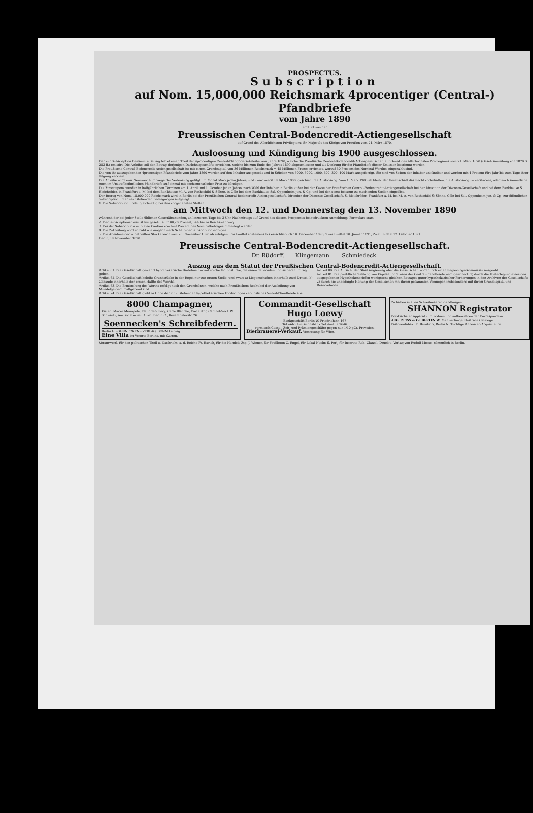PROSPECTUS.
Subscription
auf Nom. 15,000,000 Reichsmark 4procentiger (Central-) Pfandbriefe
vom Jahre 1890
emittirt von der
Preussischen Central-Bodencredit-Actiengesellschaft
auf Grund des Allerhöchsten Privilegiums Sr. Majestät des Königs von Preußen vom 21. März 1870.
Ausloosung und Kündigung bis 1900 ausgeschlossen.
Der zur Subscription bestimmte Betrag bildet einen Theil der 4procentigen Central-Pfandbriefs-Anleihe vom Jahre 1890, welche die Preußische Central-Bodencredit-Actiengesellschaft auf Grund des Allerhöchsten Privilegiums vom 21. März 1870 (Gesetzsammlung von 1870 S. 253 ff.) emittirt. Die Anleihe soll den Betrag derjenigen Darlehnsgeschäfte erreichen, welche bis zum Ende des Jahres 1899 abgeschlossen und als Deckung für die Pfandbriefe dieser Emission bestimmt werden.
Die Preußische Central-Bodencredit-Actiengesellschaft ist mit einem Grundcapital von 36 Millionen Reichsmark = 45 Millionen Francs errichtet, worauf 50 Procent des Nominal-Werthes eingezahlt sind.
Die von ihr auszugebenden 4procentigen Pfandbriefe vom Jahre 1890 werden auf den Inhaber ausgestellt und in Stücken von 5000, 3000, 1000, 500, 300, 100 Mark ausgefertigt. Sie sind von Seiten der Inhaber unkündbar und werden mit 4 Procent fürs Jahr bis zum Tage ihrer Tilgung verzinst.
Die Anleihe wird zum Nennwerth im Wege der Verloosung getilgt. Im Monat März jeden Jahres, und zwar zuerst im März 1900, geschieht die Ausloosung. Vom 1. März 1900 ab bleibt der Gesellschaft das Recht vorbehalten, die Ausloosung zu verstärken, oder auch sämmtliche noch im Umlauf befindlichen Pfandbriefe auf einmal mit sechsmonatlicher Frist zu kündigen.
Die Zinscoupons werden in halbjährlichen Terminen am 1. April und 1. October jeden Jahres nach Wahl der Inhaber in Berlin außer bei der Kasse der Preußischen Central-Bodencredit-Actiengesellschaft bei der Direction der Disconto-Gesellschaft und bei dem Bankhause S. Bleichröder, in Frankfurt a. M. bei dem Bankhause M. A. von Rothschild & Söhne, in Cöln bei dem Bankhause Sal. Oppenheim jun. & Cp. und bei den sonst bekannt zu machenden Stellen eingelöst.
Der Betrag von Nom. 15,000,000 Reichsmark wird in Berlin bei der Preußischen Central-Bodencredit-Actiengesellschaft, Direction der Disconto-Gesellschaft, S. Bleichröder, Frankfurt a. M. bei M. A. von Rothschild & Söhne, Cöln bei Sal. Oppenheim jun. & Cp. zur öffentlichen Subscription unter nachstehenden Bedingungen aufgelegt.
1. Die Subscription findet gleichzeitig bei den vorgenannten Stellen
am Mittwoch den 12. und Donnerstag den 13. November 1890
während der bei jeder Stelle üblichen Geschäftsstunden, an letzterem Tage bis 3 Uhr Nachmittags auf Grund des diesem Prospectus beigedruckten Anmeldungs-Formulars statt.
2. Der Subscriptionspreis ist festgesetzt auf 100,20 Procent, zahlbar in Reichswährung.
3. Bei der Subscription muß eine Caution von fünf Procent des Nominalbetrages hinterlegt werden.
4. Die Zutheilung wird so bald wie möglich nach Schluß der Subscription erfolgen.
5. Die Abnahme der zugetheilten Stücke kann vom 20. November 1890 ab erfolgen. Ein Fünftel spätestens bis einschließlich 10. December 1890, Zwei Fünftel 10. Januar 1891, Zwei Fünftel 12. Februar 1891.
Berlin, im November 1890.
Preussische Central-Bodencredit-Actiengesellschaft.
Dr. Rüdorff. Klingemann. Schmiedeck.
Auszug aus dem Statut der Preußischen Central-Bodencredit-Actiengesellschaft.
Artikel 61. Die Gesellschaft gewährt hypothekarische Darlehne nur auf solche Grundstücke, die einen dauernden und sicheren Ertrag geben.
Artikel 62. Die Gesellschaft beleiht Grundstücke in der Regel nur zur ersten Stelle, und zwar: a) Liegenschaften innerhalb zwei Drittel, b) Gebäude innerhalb der ersten Hälfte des Werths.
Artikel 63. Die Ermittelung des Werths erfolgt nach den Grundsätzen, welche nach Preußischem Recht bei der Ausleihung von Mündelgeldern maßgebend sind.
Artikel 74. Die Gesellschaft giebt in Höhe der ihr zustehenden hypothekarischen Forderungen verzinsliche Central-Pfandbriefe aus.
Artikel 80. Die Aufsicht der Staatsregierung über die Gesellschaft wird durch einen Regierungs-Kommissar ausgeübt.
Artikel 81. Die pünktliche Zahlung von Kapital und Zinsen der Central-Pfandbriefe wird gesichert: 1) durch die Hinterlegung eines den ausgegebenen Hypothekenbriefen wenigstens gleichen Betrages guter hypothekarischer Forderungen in den Archiven der Gesellschaft; 2) durch die unbedingte Haftung der Gesellschaft mit ihrem gesammten Vermögen insbesondere mit ihrem Grundkapital und Reservefonds.
8000 Champagner,
Kisten. Marke Monopole, Fleur de Sillery, Carte Blanche, Carte d'or, Cabinet-Sect. W. Schwartz, Auctionator seit 1870. Berlin C., Rosenthalerstr. 26.
Soennecken's Schreibfedern.
Berlin F. SOENNECKENS VERLAG, BONN Leipzig
Eine Villa im Vororte Berlins, mit Garten.
Commandit-Gesellschaft
Hugo Loewy
Bankgeschäft Berlin W. Friedrichstr. 167
Tel.-Adr.: Emissionsbank Tel.-Amt Ia 2646
vermittelt Cassa-, Zeit- und Prämiengeschäfte gegen nur 1/10 pCt. Provision.
Bierbrauerei-Verkauf. Vertretung für Wien.
Zu haben in allen Schreibwaaren-handlungen.
SHANNON Registrator
Praktischster Apparat zum ordnen und aufbewahren der Correspondenz
AUG. ZEISS & Co BERLIN W. Man verlange illustrirte Cataloge.
Pastorentabak! E. Berntsch, Berlin N. Tüchtige Annoncen-Acquisiteure.
Verantwortl. für den politischen Theil u. Nachricht. a. d. Reiche Fr. Harich, für die Handels-Ztg. J. Wiener, für Feuilleton G. Engel, für Lokal-Nachr. S. Perl, für Inserate Rob. Glatzel. Druck u. Verlag von Rudolf Mosse, sämmtlich in Berlin.